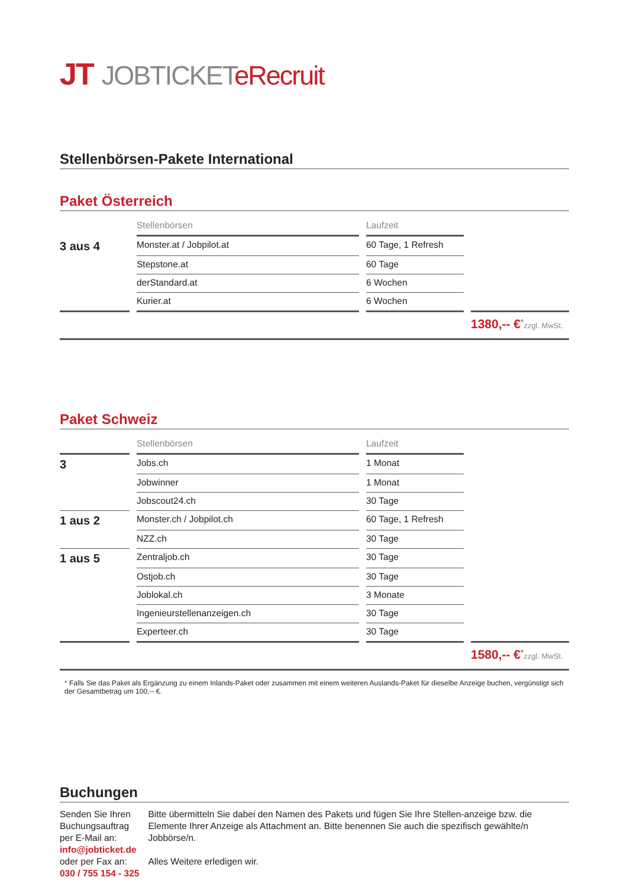JT JOBTICKETeRecruit
Stellenbörsen-Pakete International
Paket Österreich
| | | Stellenbörsen | | Laufzeit | |
| --- | --- | --- | --- | --- | --- |
| 3 aus 4 | | Monster.at / Jobpilot.at | | 60 Tage, 1 Refresh | |
| | | Stepstone.at | | 60 Tage | |
| | | derStandard.at | | 6 Wochen | |
| | | Kurier.at | | 6 Wochen | |
1380,-- €<sup>*</sup>zzgl. MwSt.
Paket Schweiz
| | | Stellenbörsen | | Laufzeit | |
| --- | --- | --- | --- | --- | --- |
| 3 | | Jobs.ch | | 1 Monat | |
| | | Jobwinner | | 1 Monat | |
| | | Jobscout24.ch | | 30 Tage | |
| 1 aus 2 | | Monster.ch / Jobpilot.ch | | 60 Tage, 1 Refresh | |
| | | NZZ.ch | | 30 Tage | |
| 1 aus 5 | | Zentraljob.ch | | 30 Tage | |
| | | Ostjob.ch | | 30 Tage | |
| | | Joblokal.ch | | 3 Monate | |
| | | Ingenieurstellenanzeigen.ch | | 30 Tage | |
| | | Experteer.ch | | 30 Tage | |
1580,-- €<sup>*</sup>zzgl. MwSt.
* Falls Sie das Paket als Ergänzung zu einem Inlands-Paket oder zusammen mit einem weiteren Auslands-Paket für dieselbe Anzeige buchen, vergünstigt sich der Gesamtbetrag um 100,-- €.
Buchungen
Senden Sie Ihren Buchungsauftrag
per E-Mail an:
info@jobticket.de
oder per Fax an:
030 / 755 154 - 325
Bitte übermitteln Sie dabei den Namen des Pakets und fügen Sie Ihre Stellen-anzeige bzw. die Elemente Ihrer Anzeige als Attachment an. Bitte benennen Sie auch die spezifisch gewählte/n Jobbörse/n.
Alles Weitere erledigen wir.